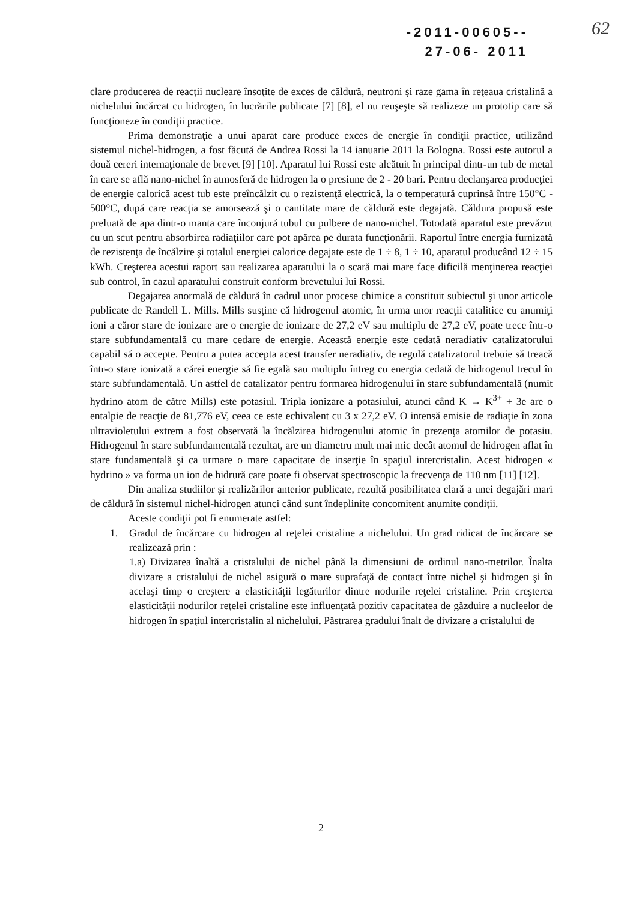-2011-00605--
27-06- 2011
62
clare producerea de reacţii nucleare însoţite de exces de căldură, neutroni şi raze gama în reţeaua cristalină a nichelului încărcat cu hidrogen, în lucrările publicate [7] [8], el nu reuşeşte să realizeze un prototip care să funcţioneze în condiţii practice.
Prima demonstraţie a unui aparat care produce exces de energie în condiţii practice, utilizând sistemul nichel-hidrogen, a fost făcută de Andrea Rossi la 14 ianuarie 2011 la Bologna. Rossi este autorul a două cereri internaţionale de brevet [9] [10]. Aparatul lui Rossi este alcătuit în principal dintr-un tub de metal în care se află nano-nichel în atmosferă de hidrogen la o presiune de 2 - 20 bari. Pentru declanşarea producţiei de energie calorică acest tub este preîncălzit cu o rezistenţă electrică, la o temperatură cuprinsă între 150°C - 500°C, după care reacţia se amorsează şi o cantitate mare de căldură este degajată. Căldura propusă este preluată de apa dintr-o manta care înconjură tubul cu pulbere de nano-nichel. Totodată aparatul este prevăzut cu un scut pentru absorbirea radiaţiilor care pot apărea pe durata funcţionării. Raportul între energia furnizată de rezistenţa de încălzire şi totalul energiei calorice degajate este de 1 ÷ 8, 1 ÷ 10, aparatul producând 12 ÷ 15 kWh. Creşterea acestui raport sau realizarea aparatului la o scară mai mare face dificilă menţinerea reacţiei sub control, în cazul aparatului construit conform brevetului lui Rossi.
Degajarea anormală de căldură în cadrul unor procese chimice a constituit subiectul şi unor articole publicate de Randell L. Mills. Mills susţine că hidrogenul atomic, în urma unor reacţii catalitice cu anumiţi ioni a căror stare de ionizare are o energie de ionizare de 27,2 eV sau multiplu de 27,2 eV, poate trece într-o stare subfundamentală cu mare cedare de energie. Această energie este cedată neradiativ catalizatorului capabil să o accepte. Pentru a putea accepta acest transfer neradiativ, de regulă catalizatorul trebuie să treacă într-o stare ionizată a cărei energie să fie egală sau multiplu întreg cu energia cedată de hidrogenul trecul în stare subfundamentală. Un astfel de catalizator pentru formarea hidrogenului în stare subfundamentală (numit hydrino atom de către Mills) este potasiul. Tripla ionizare a potasiului, atunci când K → K<sup>3+</sup> + 3e are o entalpie de reacţie de 81,776 eV, ceea ce este echivalent cu 3 x 27,2 eV. O intensă emisie de radiaţie în zona ultravioletului extrem a fost observată la încălzirea hidrogenului atomic în prezenţa atomilor de potasiu. Hidrogenul în stare subfundamentală rezultat, are un diametru mult mai mic decât atomul de hidrogen aflat în stare fundamentală şi ca urmare o mare capacitate de inserţie în spaţiul intercristalin. Acest hidrogen « hydrino » va forma un ion de hidrură care poate fi observat spectroscopic la frecvenţa de 110 nm [11] [12].
Din analiza studiilor şi realizărilor anterior publicate, rezultă posibilitatea clară a unei degajări mari de căldură în sistemul nichel-hidrogen atunci când sunt îndeplinite concomitent anumite condiţii.
Aceste condiţii pot fi enumerate astfel:
1. Gradul de încărcare cu hidrogen al reţelei cristaline a nichelului. Un grad ridicat de încărcare se realizează prin :
1.a) Divizarea înaltă a cristalului de nichel până la dimensiuni de ordinul nano-metrilor. Înalta divizare a cristalului de nichel asigură o mare suprafaţă de contact între nichel şi hidrogen şi în acelaşi timp o creştere a elasticităţii legăturilor dintre nodurile reţelei cristaline. Prin creşterea elasticităţii nodurilor reţelei cristaline este influenţată pozitiv capacitatea de găzduire a nucleelor de hidrogen în spaţiul intercristalin al nichelului. Păstrarea gradului înalt de divizare a cristalului de
2